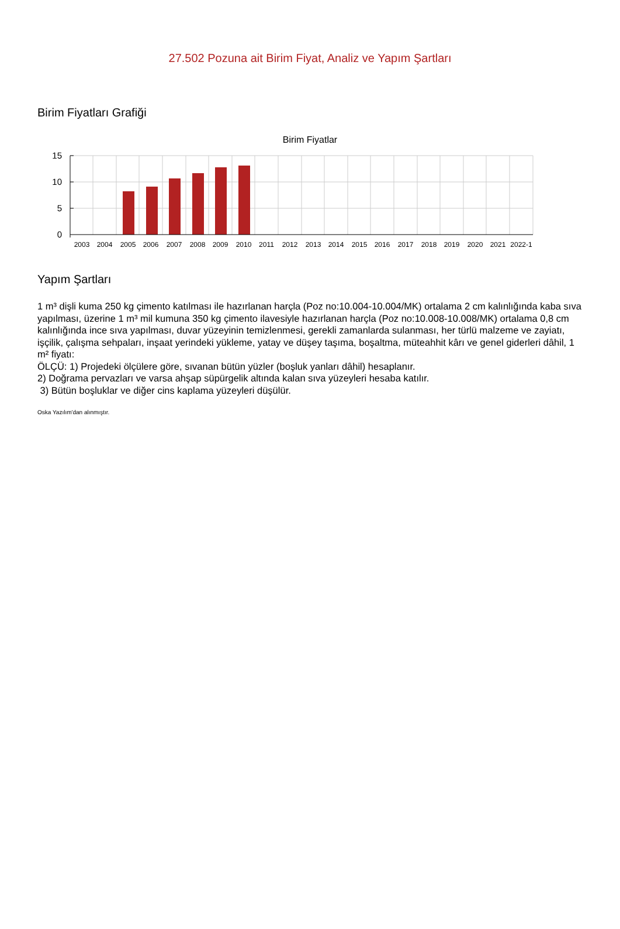27.502 Pozuna ait Birim Fiyat, Analiz ve Yapım Şartları
Birim Fiyatları Grafiği
Birim Fiyatlar
15
10
5
0
2003
2004
2005
2006
2007
2008
2009
2010
2011
2012
2013
2014
2015
2016
2017
2018
2019
2020
2021
2022-1
Yapım Şartları
1 m³ dişli kuma 250 kg çimento katılması ile hazırlanan harçla (Poz no:10.004-10.004/MK) ortalama 2 cm kalınlığında kaba sıva yapılması, üzerine 1 m³ mil kumuna 350 kg çimento ilavesiyle hazırlanan harçla (Poz no:10.008-10.008/MK) ortalama 0,8 cm kalınlığında ince sıva yapılması, duvar yüzeyinin temizlenmesi, gerekli zamanlarda sulanması, her türlü malzeme ve zayiatı, işçilik, çalışma sehpaları, inşaat yerindeki yükleme, yatay ve düşey taşıma, boşaltma, müteahhit kârı ve genel giderleri dâhil, 1 m² fiyatı:
ÖLÇÜ: 1) Projedeki ölçülere göre, sıvanan bütün yüzler (boşluk yanları dâhil) hesaplanır.
2) Doğrama pervazları ve varsa ahşap süpürgelik altında kalan sıva yüzeyleri hesaba katılır.
3) Bütün boşluklar ve diğer cins kaplama yüzeyleri düşülür.
Oska Yazılım'dan alınmıştır.